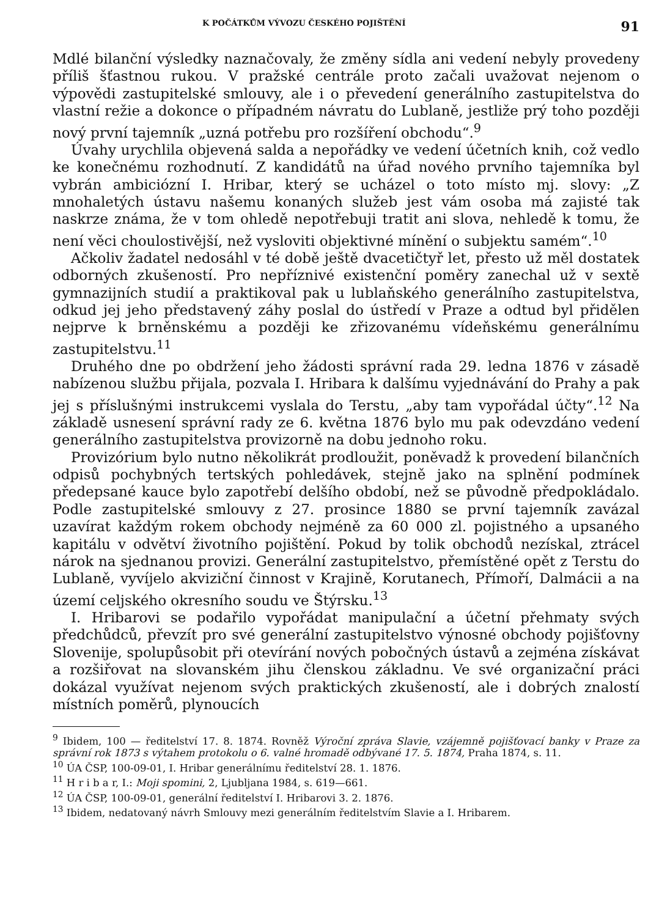K POČÁTKŮM VÝVOZU ČESKÉHO POJIŠTĚNÍ 91
Mdlé bilanční výsledky naznačovaly, že změny sídla ani vedení nebyly provedeny příliš šťastnou rukou. V pražské centrále proto začali uvažovat nejenom o výpovědi zastupitelské smlouvy, ale i o převedení generálního zastupitelstva do vlastní režie a dokonce o případném návratu do Lublaně, jestliže prý toho později nový první tajemník „uzná potřebu pro rozšíření obchodu“.<sup>9</sup>
Úvahy urychlila objevená salda a nepořádky ve vedení účetních knih, což vedlo ke konečnému rozhodnutí. Z kandidátů na úřad nového prvního tajemníka byl vybrán ambiciózní I. Hribar, který se ucházel o toto místo mj. slovy: „Z mnohaletých ústavu našemu konaných služeb jest vám osoba má zajisté tak naskrze známa, že v tom ohledě nepotřebuji tratit ani slova, nehledě k tomu, že není věci choulostivější, než vysloviti objektivné mínění o subjektu samém“.<sup>10</sup>
Ačkoliv žadatel nedosáhl v té době ještě dvacetičtyř let, přesto už měl dostatek odborných zkušeností. Pro nepříznivé existenční poměry zanechal už v sextě gymnazijních studií a praktikoval pak u lublaňského generálního zastupitelstva, odkud jej jeho představený záhy poslal do ústředí v Praze a odtud byl přidělen nejprve k brněnskému a později ke zřizovanému vídeňskému generálnímu zastupitelstvu.<sup>11</sup>
Druhého dne po obdržení jeho žádosti správní rada 29. ledna 1876 v zásadě nabízenou službu přijala, pozvala I. Hribara k dalšímu vyjednávání do Prahy a pak jej s příslušnými instrukcemi vyslala do Terstu, „aby tam vypořádal účty“.<sup>12</sup> Na základě usnesení správní rady ze 6. května 1876 bylo mu pak odevzdáno vedení generálního zastupitelstva provizorně na dobu jednoho roku.
Provizórium bylo nutno několikrát prodloužit, poněvadž k provedení bilančních odpisů pochybných tertských pohledávek, stejně jako na splnění podmínek předepsané kauce bylo zapotřebí delšího období, než se původně předpokládalo. Podle zastupitelské smlouvy z 27. prosince 1880 se první tajemník zavázal uzavírat každým rokem obchody nejméně za 60 000 zl. pojistného a upsaného kapitálu v odvětví životního pojištění. Pokud by tolik obchodů nezískal, ztrácel nárok na sjednanou provizi. Generální zastupitelstvo, přemístěné opět z Terstu do Lublaně, vyvíjelo akviziční činnost v Krajině, Korutanech, Přímoří, Dalmácii a na území celjského okresního soudu ve Štýrsku.<sup>13</sup>
I. Hribarovi se podařilo vypořádat manipulační a účetní přehmaty svých předchůdců, převzít pro své generální zastupitelstvo výnosné obchody pojišťovny Slovenije, spolupůsobit při otevírání nových pobočných ústavů a zejména získávat a rozšiřovat na slovanském jihu členskou základnu. Ve své organizační práci dokázal využívat nejenom svých praktických zkušeností, ale i dobrých znalostí místních poměrů, plynoucích
<sup>9</sup> Ibidem, 100 — ředitelství 17. 8. 1874. Rovněž Výroční zpráva Slavie, vzájemně pojišťovací banky v Praze za správní rok 1873 s výtahem protokolu o 6. valné hromadě odbývané 17. 5. 1874, Praha 1874, s. 11.
<sup>10</sup> ÚA ČSP, 100-09-01, I. Hribar generálnímu ředitelství 28. 1. 1876.
<sup>11</sup> H r i b a r, I.: Moji spomini, 2, Ljubljana 1984, s. 619—661.
<sup>12</sup> ÚA ČSP, 100-09-01, generální ředitelství I. Hribarovi 3. 2. 1876.
<sup>13</sup> Ibidem, nedatovaný návrh Smlouvy mezi generálním ředitelstvím Slavie a I. Hribarem.